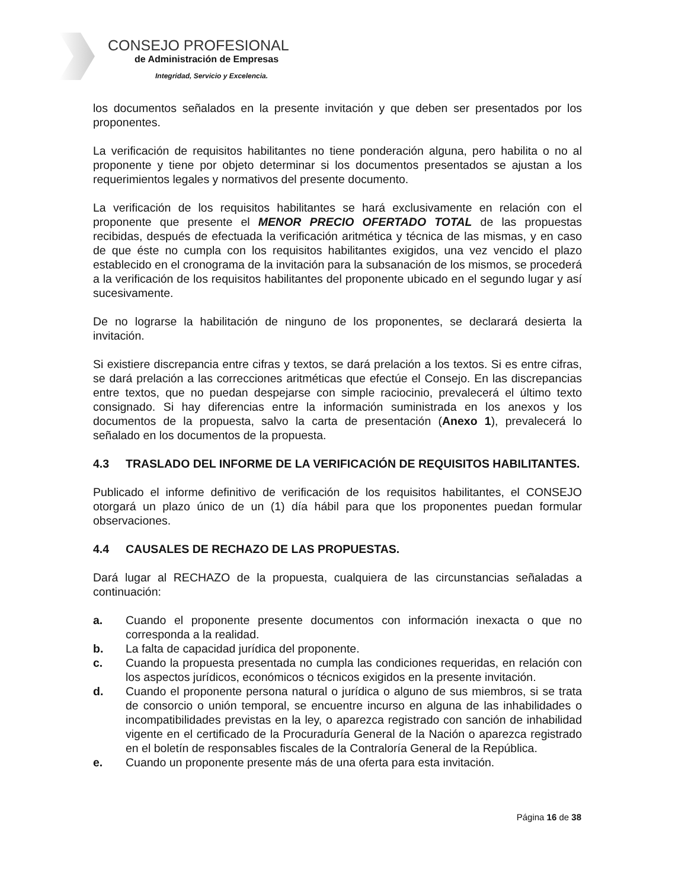CONSEJO PROFESIONAL
de Administración de Empresas
Integridad, Servicio y Excelencia.
los documentos señalados en la presente invitación y que deben ser presentados por los proponentes.
La verificación de requisitos habilitantes no tiene ponderación alguna, pero habilita o no al proponente y tiene por objeto determinar si los documentos presentados se ajustan a los requerimientos legales y normativos del presente documento.
La verificación de los requisitos habilitantes se hará exclusivamente en relación con el proponente que presente el MENOR PRECIO OFERTADO TOTAL de las propuestas recibidas, después de efectuada la verificación aritmética y técnica de las mismas, y en caso de que éste no cumpla con los requisitos habilitantes exigidos, una vez vencido el plazo establecido en el cronograma de la invitación para la subsanación de los mismos, se procederá a la verificación de los requisitos habilitantes del proponente ubicado en el segundo lugar y así sucesivamente.
De no lograrse la habilitación de ninguno de los proponentes, se declarará desierta la invitación.
Si existiere discrepancia entre cifras y textos, se dará prelación a los textos. Si es entre cifras, se dará prelación a las correcciones aritméticas que efectúe el Consejo. En las discrepancias entre textos, que no puedan despejarse con simple raciocinio, prevalecerá el último texto consignado. Si hay diferencias entre la información suministrada en los anexos y los documentos de la propuesta, salvo la carta de presentación (Anexo 1), prevalecerá lo señalado en los documentos de la propuesta.
4.3 TRASLADO DEL INFORME DE LA VERIFICACIÓN DE REQUISITOS HABILITANTES.
Publicado el informe definitivo de verificación de los requisitos habilitantes, el CONSEJO otorgará un plazo único de un (1) día hábil para que los proponentes puedan formular observaciones.
4.4 CAUSALES DE RECHAZO DE LAS PROPUESTAS.
Dará lugar al RECHAZO de la propuesta, cualquiera de las circunstancias señaladas a continuación:
a. Cuando el proponente presente documentos con información inexacta o que no corresponda a la realidad.
b. La falta de capacidad jurídica del proponente.
c. Cuando la propuesta presentada no cumpla las condiciones requeridas, en relación con los aspectos jurídicos, económicos o técnicos exigidos en la presente invitación.
d. Cuando el proponente persona natural o jurídica o alguno de sus miembros, si se trata de consorcio o unión temporal, se encuentre incurso en alguna de las inhabilidades o incompatibilidades previstas en la ley, o aparezca registrado con sanción de inhabilidad vigente en el certificado de la Procuraduría General de la Nación o aparezca registrado en el boletín de responsables fiscales de la Contraloría General de la República.
e. Cuando un proponente presente más de una oferta para esta invitación.
Página 16 de 38